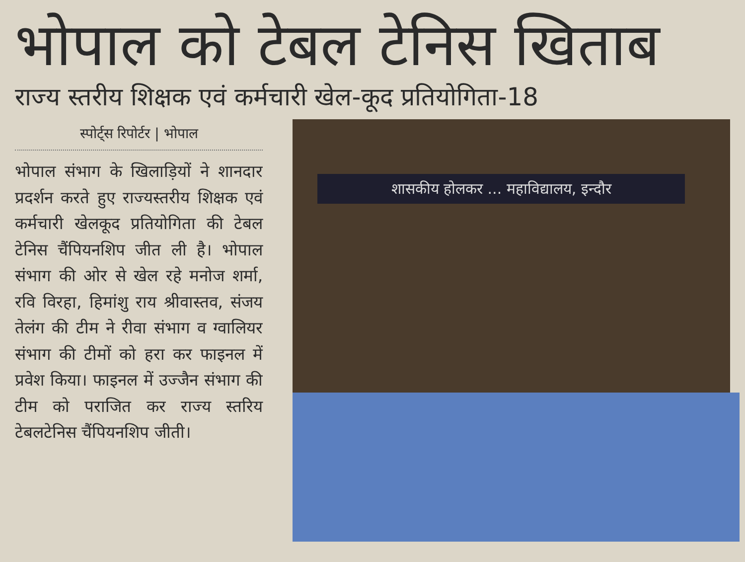भोपाल को टेबल टेनिस खिताब
राज्य स्तरीय शिक्षक एवं कर्मचारी खेल-कूद प्रतियोगिता-18
स्पोर्ट्स रिपोर्टर | भोपाल
भोपाल संभाग के खिलाड़ियों ने शानदार प्रदर्शन करते हुए राज्यस्तरीय शिक्षक एवं कर्मचारी खेलकूद प्रतियोगिता की टेबल टेनिस चैंपियनशिप जीत ली है। भोपाल संभाग की ओर से खेल रहे मनोज शर्मा, रवि विरहा, हिमांशु राय श्रीवास्तव, संजय तेलंग की टीम ने रीवा संभाग व ग्वालियर संभाग की टीमों को हरा कर फाइनल में प्रवेश किया। फाइनल में उज्जैन संभाग की टीम को पराजित कर राज्य स्तरिय टेबलटेनिस चैंपियनशिप जीती।
शासकीय होलकर ... महाविद्यालय, इन्दौर